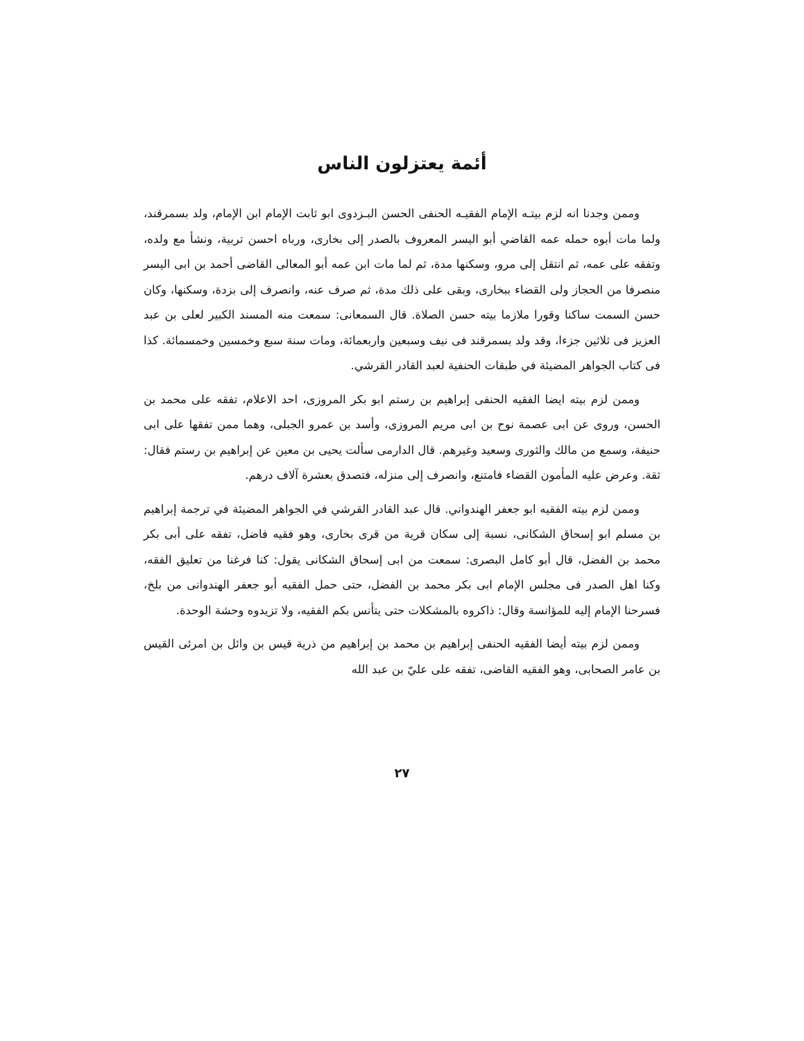أئمة يعتزلون الناس
وممن وجدنا انه لزم بيتـه الإمام الفقيـه الحنفى الحسن البـزدوى ابو ثابت الإمام ابن الإمام، ولد بسمرقند، ولما مات أبوه حمله عمه القاضي أبو اليسر المعروف بالصدر إلى بخارى، ورباه احسن تربية، ونشأ مع ولده، وتفقه على عمه، ثم انتقل إلى مرو، وسكنها مدة، ثم لما مات ابن عمه أبو المعالى القاضى أحمد بن ابى اليسر منصرفا من الحجاز ولى القضاء ببخارى، وبقى على ذلك مدة، ثم صرف عنه، وانصرف إلى بزدة، وسكنها، وكان حسن السمت ساكنا وقورا ملازما بيته حسن الصلاة. قال السمعانى: سمعت منه المسند الكبير لعلى بن عبد العزيز فى ثلاثين جزءا، وقد ولد بسمرقند فى نيف وسبعين واربعمائة، ومات سنة سبع وخمسين وخمسمائة. كذا فى كتاب الجواهر المضيئة في طبقات الحنفية لعبد القادر القرشي.
وممن لزم بيته ايضا الفقيه الحنفى إبراهيم بن رستم ابو بكر المروزى، احد الاعلام، تفقه على محمد بن الحسن، وروى عن ابى عصمة نوح بن ابى مريم المروزى، وأسد بن عمرو الجبلى، وهما ممن تفقها على ابى حنيفة، وسمع من مالك والثورى وسعيد وغيرهم. قال الدارمى سألت يحيى بن معين عن إبراهيم بن رستم فقال: ثقة. وعرض عليه المأمون القضاء فامتنع، وانصرف إلى منزله، فتصدق بعشرة آلاف درهم.
وممن لزم بيته الفقيه ابو جعفر الهندواني. قال عبد القادر القرشي في الجواهر المضيئة في ترجمة إبراهيم بن مسلم ابو إسحاق الشكانى، نسبة إلى سكان قرية من قرى بخارى، وهو فقيه فاضل، تفقه على أبى بكر محمد بن الفضل، قال أبو كامل البصرى: سمعت من ابى إسحاق الشكانى يقول: كنا فرغنا من تعليق الفقه، وكنا اهل الصدر فى مجلس الإمام ابى بكر محمد بن الفضل، حتى حمل الفقيه أبو جعفر الهندوانى من بلخ، فسرحنا الإمام إليه للمؤانسة وقال: ذاكروه بالمشكلات حتى يتأنس بكم الفقيه، ولا تزيدوه وحشة الوحدة.
وممن لزم بيته أيضا الفقيه الحنفى إبراهيم بن محمد بن إبراهيم من ذرية قيس بن وائل بن امرئى القيس بن عامر الصحابى، وهو الفقيه القاضى، تفقه على عليّ بن عبد الله
٢٧